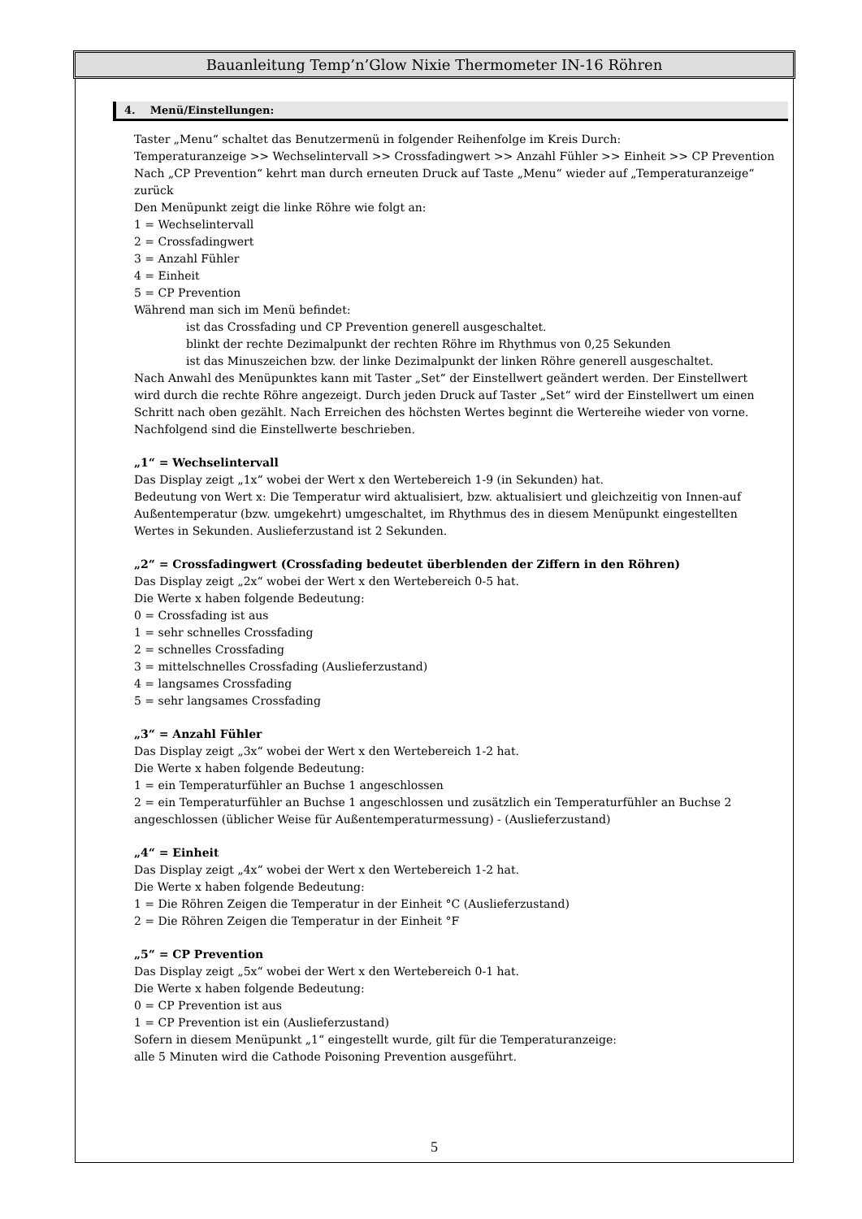Bauanleitung Temp’n’Glow Nixie Thermometer IN-16 Röhren
4. Menü/Einstellungen:
Taster „Menu“ schaltet das Benutzermenü in folgender Reihenfolge im Kreis Durch:
Temperaturanzeige >> Wechselintervall >> Crossfadingwert >> Anzahl Fühler >> Einheit >> CP Prevention
Nach „CP Prevention“ kehrt man durch erneuten Druck auf Taste „Menu“ wieder auf „Temperaturanzeige“ zurück
Den Menüpunkt zeigt die linke Röhre wie folgt an:
1 = Wechselintervall
2 = Crossfadingwert
3 = Anzahl Fühler
4 = Einheit
5 = CP Prevention
Während man sich im Menü befindet:
ist das Crossfading und CP Prevention generell ausgeschaltet.
blinkt der rechte Dezimalpunkt der rechten Röhre im Rhythmus von 0,25 Sekunden
ist das Minuszeichen bzw. der linke Dezimalpunkt der linken Röhre generell ausgeschaltet.
Nach Anwahl des Menüpunktes kann mit Taster „Set“ der Einstellwert geändert werden. Der Einstellwert wird durch die rechte Röhre angezeigt. Durch jeden Druck auf Taster „Set“ wird der Einstellwert um einen Schritt nach oben gezählt. Nach Erreichen des höchsten Wertes beginnt die Wertereihe wieder von vorne. Nachfolgend sind die Einstellwerte beschrieben.
„1“ = Wechselintervall
Das Display zeigt „1x“ wobei der Wert x den Wertebereich 1-9 (in Sekunden) hat.
Bedeutung von Wert x: Die Temperatur wird aktualisiert, bzw. aktualisiert und gleichzeitig von Innen-auf Außentemperatur (bzw. umgekehrt) umgeschaltet, im Rhythmus des in diesem Menüpunkt eingestellten Wertes in Sekunden. Auslieferzustand ist 2 Sekunden.
„2“ = Crossfadingwert (Crossfading bedeutet überblenden der Ziffern in den Röhren)
Das Display zeigt „2x“ wobei der Wert x den Wertebereich 0-5 hat.
Die Werte x haben folgende Bedeutung:
0 = Crossfading ist aus
1 = sehr schnelles Crossfading
2 = schnelles Crossfading
3 = mittelschnelles Crossfading (Auslieferzustand)
4 = langsames Crossfading
5 = sehr langsames Crossfading
„3“ = Anzahl Fühler
Das Display zeigt „3x“ wobei der Wert x den Wertebereich 1-2 hat.
Die Werte x haben folgende Bedeutung:
1 = ein Temperaturfühler an Buchse 1 angeschlossen
2 = ein Temperaturfühler an Buchse 1 angeschlossen und zusätzlich ein Temperaturfühler an Buchse 2 angeschlossen (üblicher Weise für Außentemperaturmessung) - (Auslieferzustand)
„4“ = Einheit
Das Display zeigt „4x“ wobei der Wert x den Wertebereich 1-2 hat.
Die Werte x haben folgende Bedeutung:
1 = Die Röhren Zeigen die Temperatur in der Einheit °C (Auslieferzustand)
2 = Die Röhren Zeigen die Temperatur in der Einheit °F
„5“ = CP Prevention
Das Display zeigt „5x“ wobei der Wert x den Wertebereich 0-1 hat.
Die Werte x haben folgende Bedeutung:
0 = CP Prevention ist aus
1 = CP Prevention ist ein (Auslieferzustand)
Sofern in diesem Menüpunkt „1“ eingestellt wurde, gilt für die Temperaturanzeige:
alle 5 Minuten wird die Cathode Poisoning Prevention ausgeführt.
5